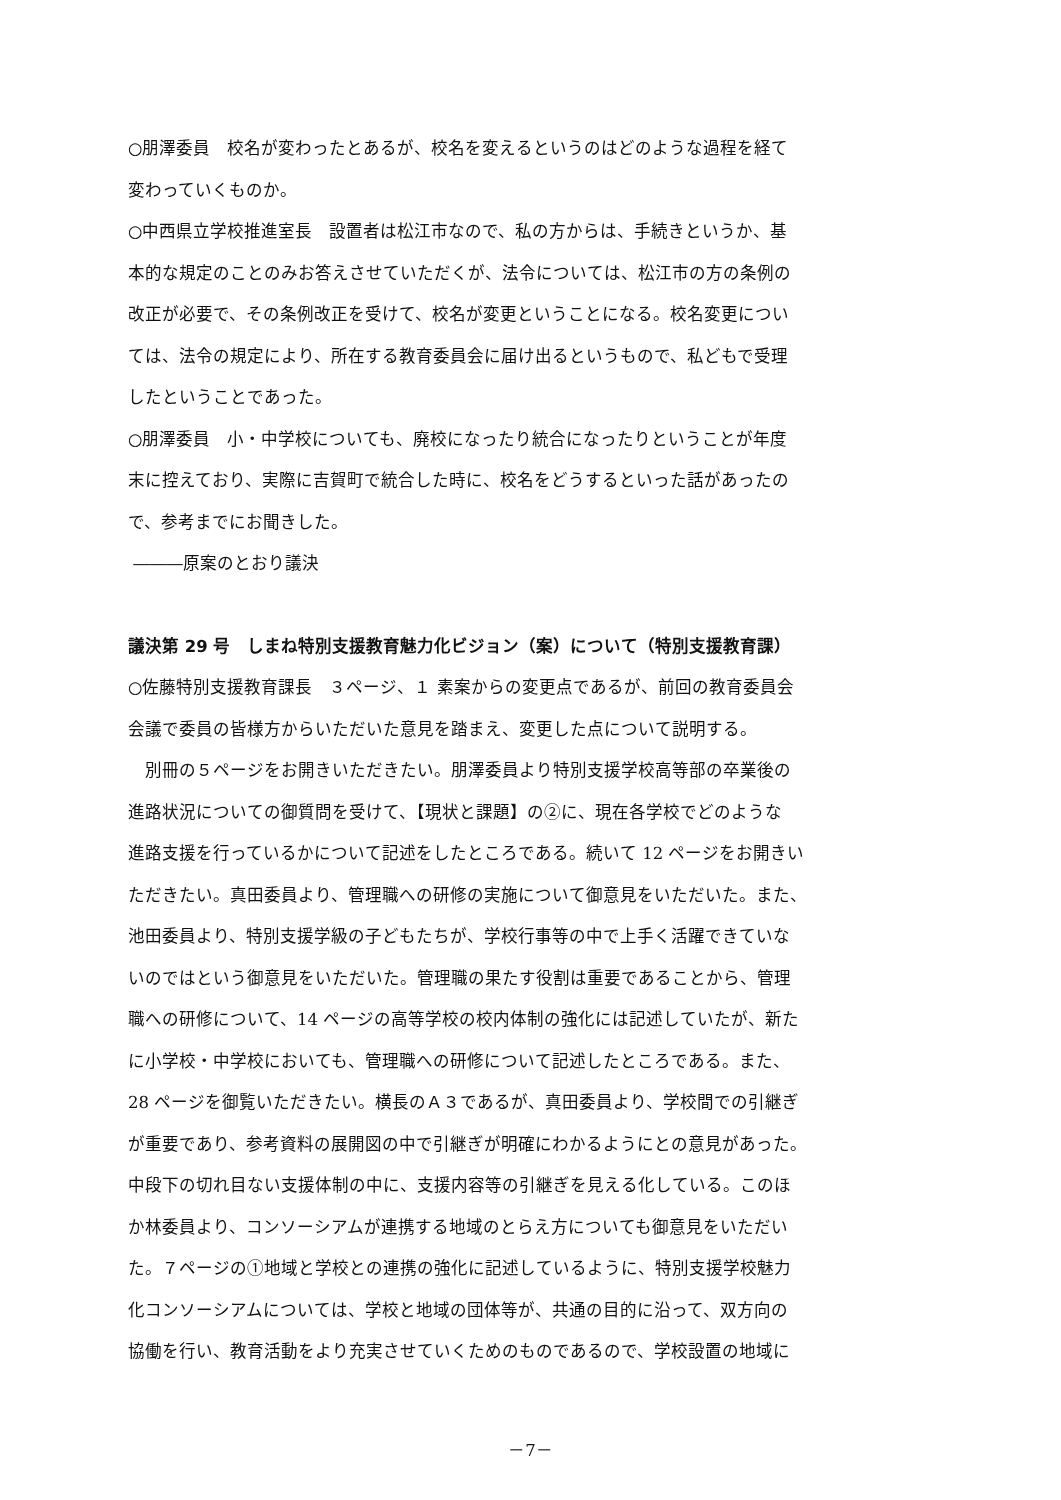○朋澤委員　校名が変わったとあるが、校名を変えるというのはどのような過程を経て
変わっていくものか。
○中西県立学校推進室長　設置者は松江市なので、私の方からは、手続きというか、基
本的な規定のことのみお答えさせていただくが、法令については、松江市の方の条例の
改正が必要で、その条例改正を受けて、校名が変更ということになる。校名変更につい
ては、法令の規定により、所在する教育委員会に届け出るというもので、私どもで受理
したということであった。
○朋澤委員　小・中学校についても、廃校になったり統合になったりということが年度
末に控えており、実際に吉賀町で統合した時に、校名をどうするといった話があったの
で、参考までにお聞きした。
―――原案のとおり議決
議決第 29 号　しまね特別支援教育魅力化ビジョン（案）について（特別支援教育課）
○佐藤特別支援教育課長　３ページ、１ 素案からの変更点であるが、前回の教育委員会
会議で委員の皆様方からいただいた意見を踏まえ、変更した点について説明する。
　別冊の５ページをお開きいただきたい。朋澤委員より特別支援学校高等部の卒業後の
進路状況についての御質問を受けて、【現状と課題】の②に、現在各学校でどのような
進路支援を行っているかについて記述をしたところである。続いて 12 ページをお開きい
ただきたい。真田委員より、管理職への研修の実施について御意見をいただいた。また、
池田委員より、特別支援学級の子どもたちが、学校行事等の中で上手く活躍できていな
いのではという御意見をいただいた。管理職の果たす役割は重要であることから、管理
職への研修について、14 ページの高等学校の校内体制の強化には記述していたが、新た
に小学校・中学校においても、管理職への研修について記述したところである。また、
28 ページを御覧いただきたい。横長のＡ３であるが、真田委員より、学校間での引継ぎ
が重要であり、参考資料の展開図の中で引継ぎが明確にわかるようにとの意見があった。
中段下の切れ目ない支援体制の中に、支援内容等の引継ぎを見える化している。このほ
か林委員より、コンソーシアムが連携する地域のとらえ方についても御意見をいただい
た。７ページの①地域と学校との連携の強化に記述しているように、特別支援学校魅力
化コンソーシアムについては、学校と地域の団体等が、共通の目的に沿って、双方向の
協働を行い、教育活動をより充実させていくためのものであるので、学校設置の地域に
－7－